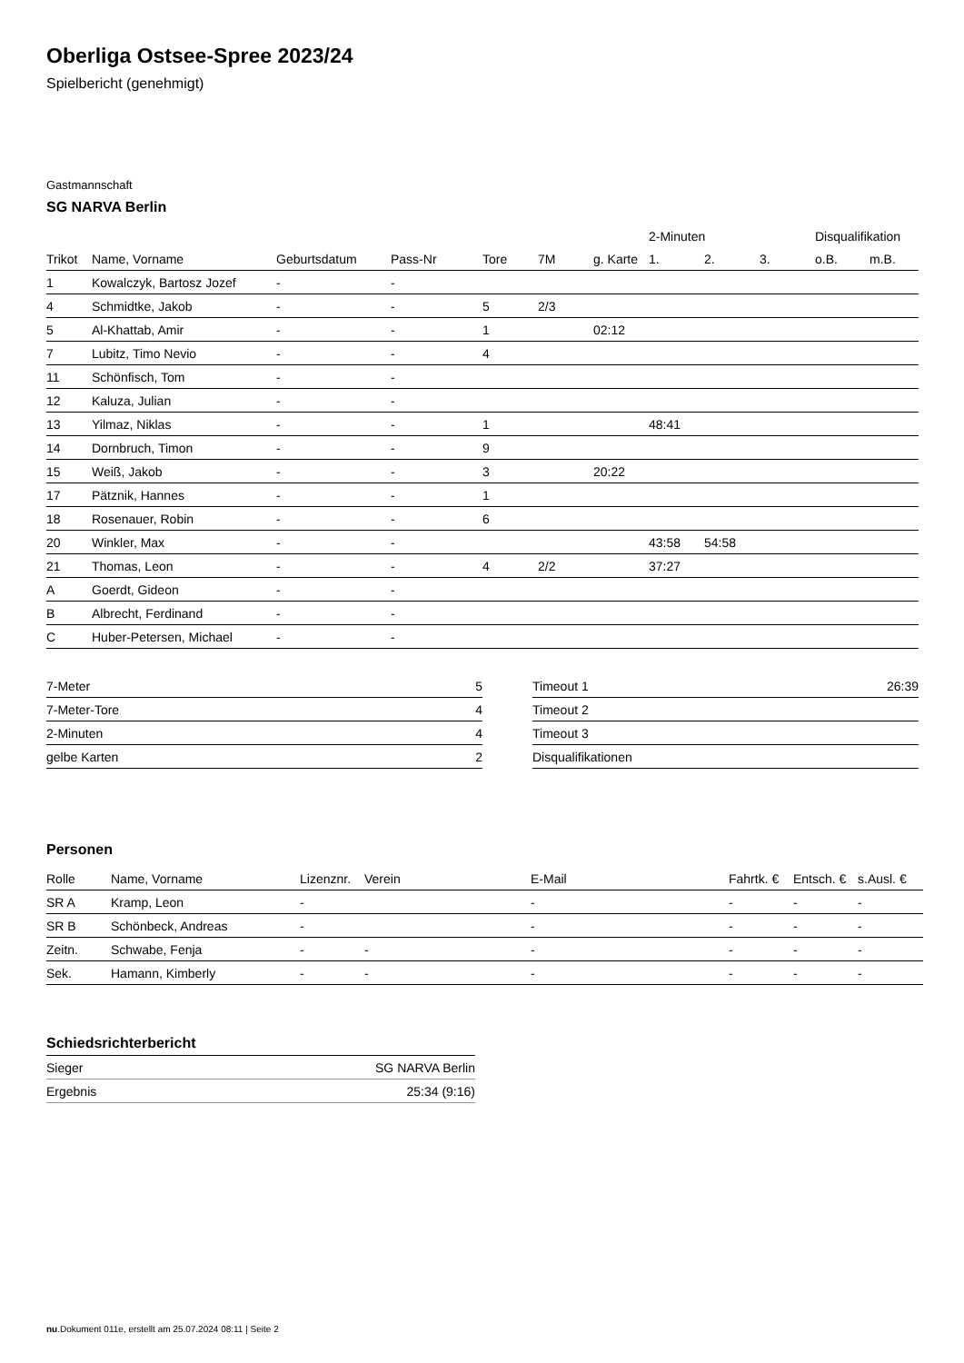Oberliga Ostsee-Spree 2023/24
Spielbericht (genehmigt)
Gastmannschaft
SG NARVA Berlin
| | | | | | | | 2-Minuten | | | Disqualifikation | |
| --- | --- | --- | --- | --- | --- | --- | --- | --- | --- | --- | --- |
| Trikot | Name, Vorname | Geburtsdatum | Pass-Nr | Tore | 7M | g. Karte | 1. | 2. | 3. | o.B. | m.B. |
| 1 | Kowalczyk, Bartosz Jozef | - | - | | | | | | | | |
| 4 | Schmidtke, Jakob | - | - | 5 | 2/3 | | | | | | |
| 5 | Al-Khattab, Amir | - | - | 1 | | 02:12 | | | | | |
| 7 | Lubitz, Timo Nevio | - | - | 4 | | | | | | | |
| 11 | Schönfisch, Tom | - | - | | | | | | | | |
| 12 | Kaluza, Julian | - | - | | | | | | | | |
| 13 | Yilmaz, Niklas | - | - | 1 | | | 48:41 | | | | |
| 14 | Dornbruch, Timon | - | - | 9 | | | | | | | |
| 15 | Weiß, Jakob | - | - | 3 | | 20:22 | | | | | |
| 17 | Pätznik, Hannes | - | - | 1 | | | | | | | |
| 18 | Rosenauer, Robin | - | - | 6 | | | | | | | |
| 20 | Winkler, Max | - | - | | | | 43:58 | 54:58 | | | |
| 21 | Thomas, Leon | - | - | 4 | 2/2 | | 37:27 | | | | |
| A | Goerdt, Gideon | - | - | | | | | | | | |
| B | Albrecht, Ferdinand | - | - | | | | | | | | |
| C | Huber-Petersen, Michael | - | - | | | | | | | | |
| 7-Meter | 5 |
| 7-Meter-Tore | 4 |
| 2-Minuten | 4 |
| gelbe Karten | 2 |
| Timeout 1 | 26:39 |
| Timeout 2 | |
| Timeout 3 | |
| Disqualifikationen | |
Personen
| Rolle | Name, Vorname | Lizenznr. | Verein | E-Mail | Fahrtk. € | Entsch. € | s.Ausl. € |
| --- | --- | --- | --- | --- | --- | --- | --- |
| SR A | Kramp, Leon | - | | - | - | - | - |
| SR B | Schönbeck, Andreas | - | | - | - | - | - |
| Zeitn. | Schwabe, Fenja | - | - | - | - | - | - |
| Sek. | Hamann, Kimberly | - | - | - | - | - | - |
Schiedsrichterbericht
| Sieger | SG NARVA Berlin |
| Ergebnis | 25:34 (9:16) |
nu.Dokument 011e, erstellt am 25.07.2024 08:11 | Seite 2